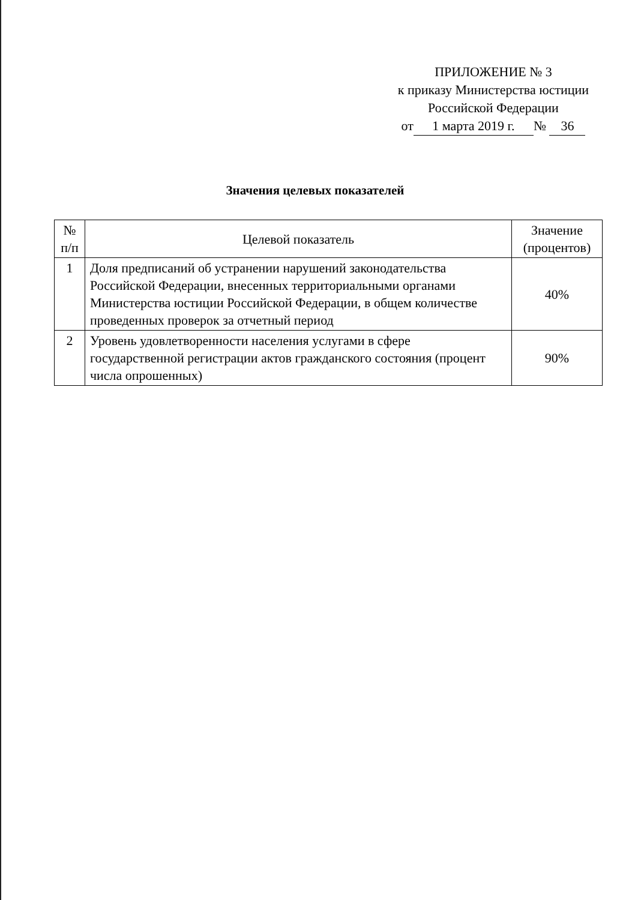ПРИЛОЖЕНИЕ № 3
к приказу Министерства юстиции
Российской Федерации
от 1 марта 2019 г. № 36
Значения целевых показателей
| № п/п | Целевой показатель | Значение (процентов) |
| --- | --- | --- |
| 1 | Доля предписаний об устранении нарушений законодательства Российской Федерации, внесенных территориальными органами Министерства юстиции Российской Федерации, в общем количестве проведенных проверок за отчетный период | 40% |
| 2 | Уровень удовлетворенности населения услугами в сфере государственной регистрации актов гражданского состояния (процент числа опрошенных) | 90% |